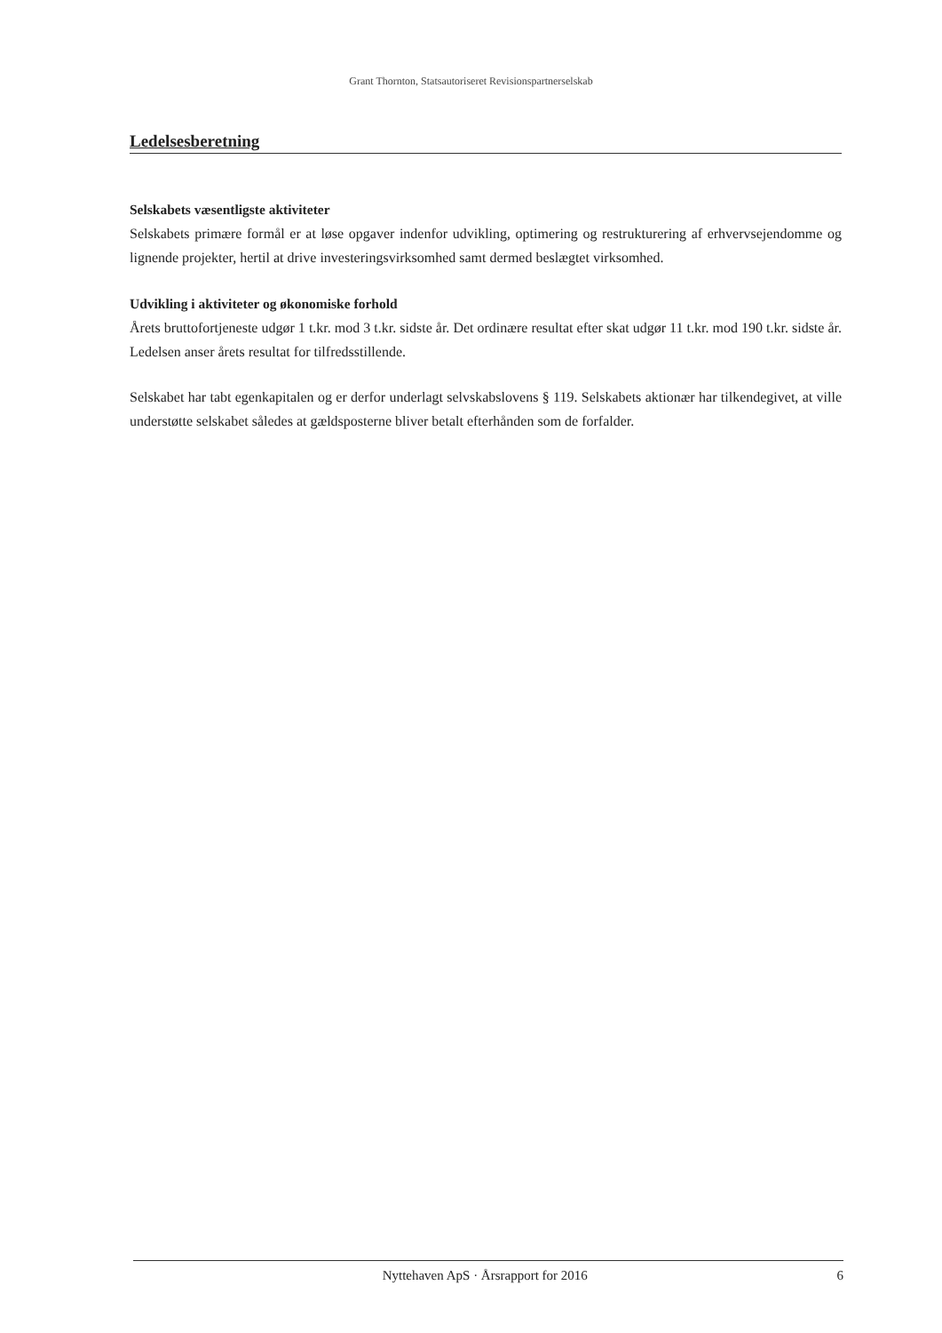Grant Thornton, Statsautoriseret Revisionspartnerselskab
Ledelsesberetning
Selskabets væsentligste aktiviteter
Selskabets primære formål er at løse opgaver indenfor udvikling, optimering og restrukturering af erhvervsejendomme og lignende projekter, hertil at drive investeringsvirksomhed samt dermed beslægtet virksomhed.
Udvikling i aktiviteter og økonomiske forhold
Årets bruttofortjeneste udgør 1 t.kr. mod 3 t.kr. sidste år. Det ordinære resultat efter skat udgør 11 t.kr. mod 190 t.kr. sidste år. Ledelsen anser årets resultat for tilfredsstillende.
Selskabet har tabt egenkapitalen og er derfor underlagt selvskabslovens § 119. Selskabets aktionær har tilkendegivet, at ville understøtte selskabet således at gældsposterne bliver betalt efterhånden som de forfalder.
Nyttehaven ApS · Årsrapport for 2016
6